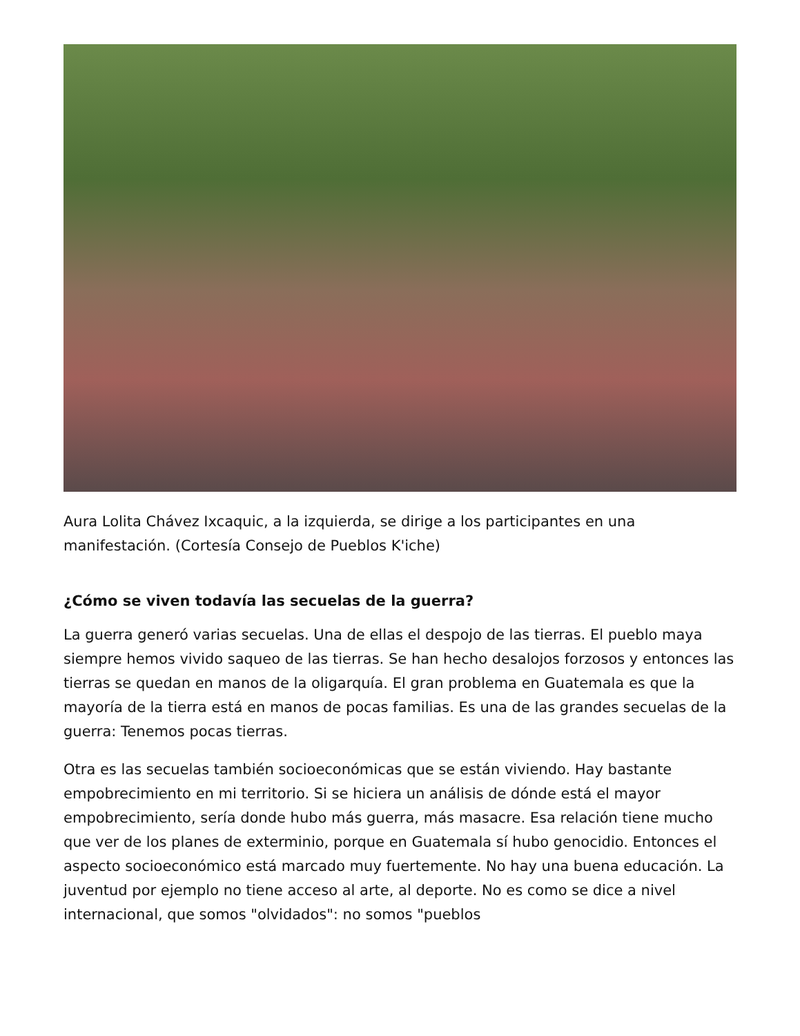Aura Lolita Chávez Ixcaquic, a la izquierda, se dirige a los participantes en una manifestación. (Cortesía Consejo de Pueblos K'iche)
¿Cómo se viven todavía las secuelas de la guerra?
La guerra generó varias secuelas. Una de ellas el despojo de las tierras. El pueblo maya siempre hemos vivido saqueo de las tierras. Se han hecho desalojos forzosos y entonces las tierras se quedan en manos de la oligarquía. El gran problema en Guatemala es que la mayoría de la tierra está en manos de pocas familias. Es una de las grandes secuelas de la guerra: Tenemos pocas tierras.
Otra es las secuelas también socioeconómicas que se están viviendo. Hay bastante empobrecimiento en mi territorio. Si se hiciera un análisis de dónde está el mayor empobrecimiento, sería donde hubo más guerra, más masacre. Esa relación tiene mucho que ver de los planes de exterminio, porque en Guatemala sí hubo genocidio. Entonces el aspecto socioeconómico está marcado muy fuertemente. No hay una buena educación. La juventud por ejemplo no tiene acceso al arte, al deporte. No es como se dice a nivel internacional, que somos "olvidados": no somos "pueblos